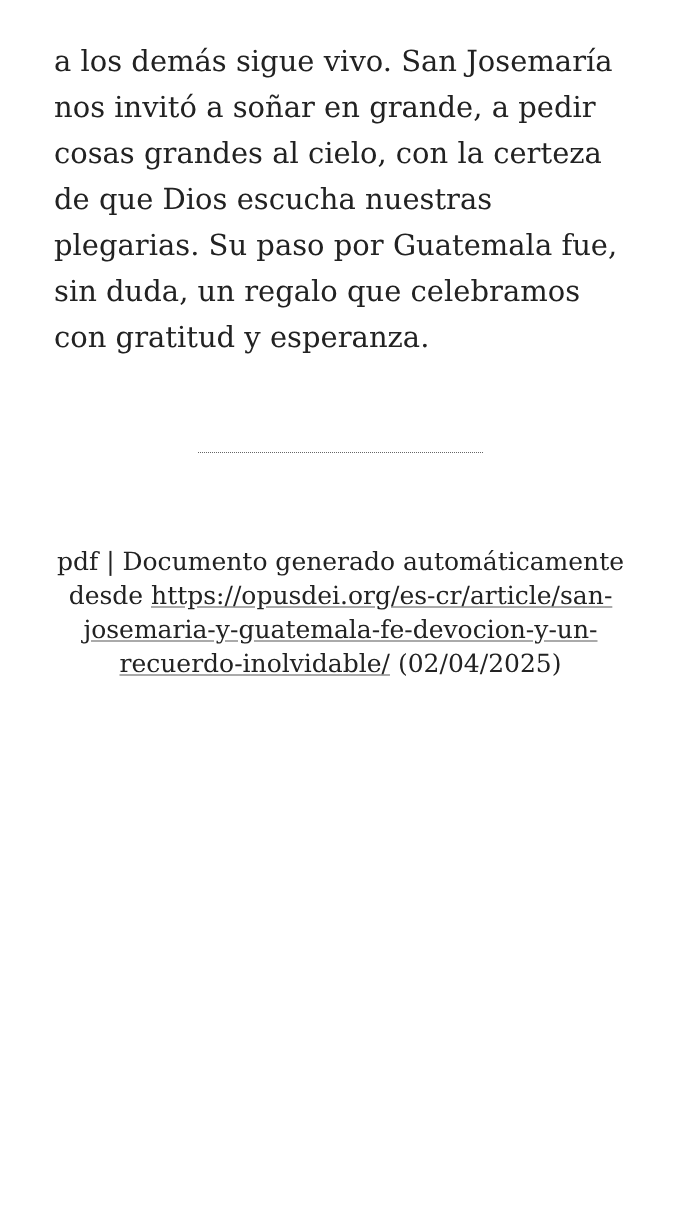a los demás sigue vivo. San Josemaría nos invitó a soñar en grande, a pedir cosas grandes al cielo, con la certeza de que Dios escucha nuestras plegarias. Su paso por Guatemala fue, sin duda, un regalo que celebramos con gratitud y esperanza.
pdf | Documento generado automáticamente desde https://opusdei.org/es-cr/article/san-josemaria-y-guatemala-fe-devocion-y-un-recuerdo-inolvidable/ (02/04/2025)